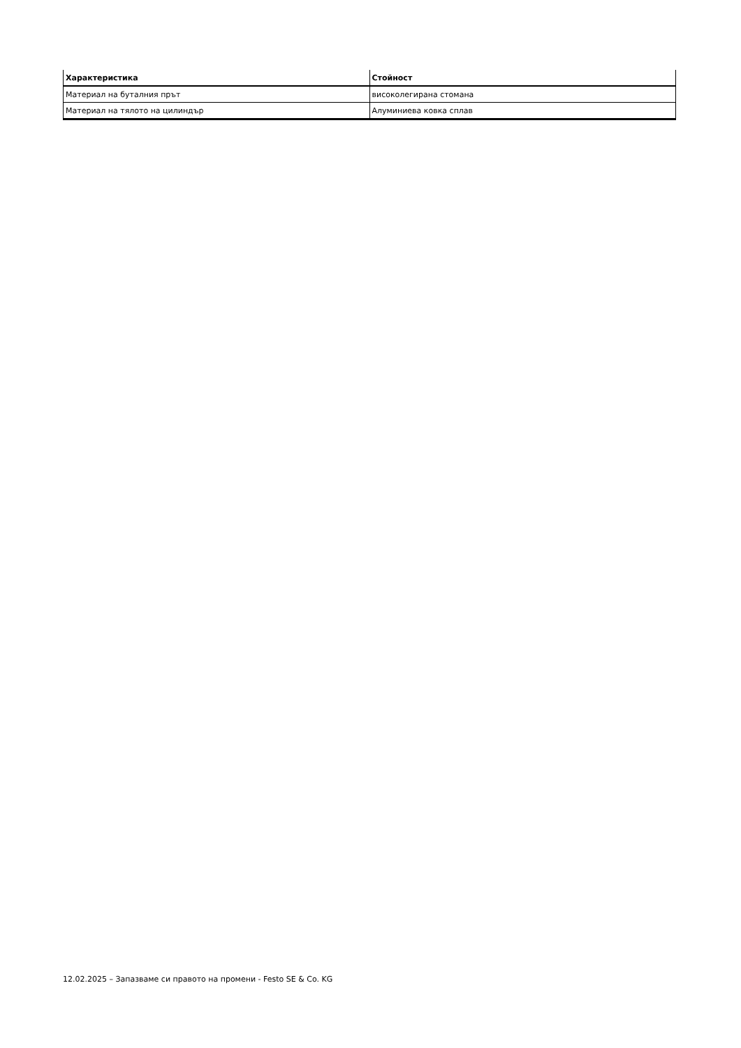| Характеристика | Стойност |
| --- | --- |
| Материал на буталния прът | високолегирана стомана |
| Материал на тялото на цилиндър | Алуминиева ковка сплав |
12.02.2025 – Запазваме си правото на промени - Festo SE & Co. KG